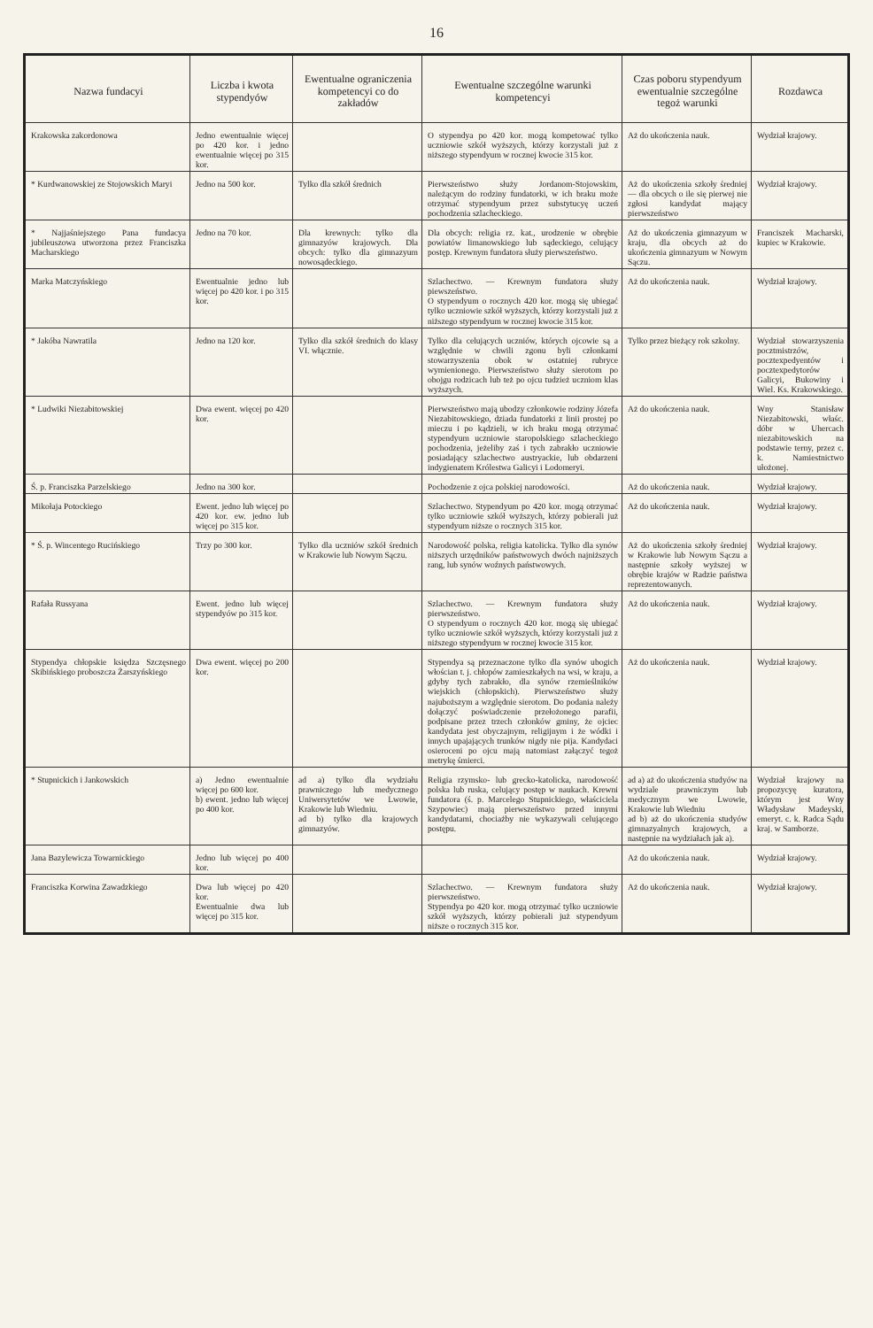16
| Nazwa fundacyi | Liczba i kwota stypendyów | Ewentualne ograniczenia kompetencyi co do zakładów | Ewentualne szczególne warunki kompetencyi | Czas poboru stypendyum ewentualnie szczególne tegoż warunki | Rozdawca |
| --- | --- | --- | --- | --- | --- |
| Krakowska zakordonowa | Jedno ewentualnie więcej po 420 kor. i jedno ewentualnie więcej po 315 kor. | | O stypendya po 420 kor. mogą kompetować tylko uczniowie szkół wyższych, którzy korzystali już z niższego stypendyum w rocznej kwocie 315 kor. | Aż do ukończenia nauk. | Wydział krajowy. |
| * Kurdwanowskiej ze Stojowskich Maryi | Jedno na 500 kor. | Tylko dla szkół średnich | Pierwszeństwo służy Jordanom-Stojowskim, należącym do rodziny fundatorki, w ich braku może otrzymać stypendyum przez substytucyę uczeń pochodzenia szlacheckiego. | Aż do ukończenia szkoły średniej — dla obcych o ile się pierwej nie zgłosi kandydat mający pierwszeństwo | Wydział krajowy. |
| * Najjaśniejszego Pana fundacya jubileuszowa utworzona przez Franciszka Macharskiego | Jedno na 70 kor. | Dla krewnych: tylko dla gimnazyów krajowych. Dla obcych: tylko dla gimnazyum nowosądeckiego. | Dla obcych: religia rz. kat., urodzenie w obrębie powiatów limanowskiego lub sądeckiego, celujący postęp. Krewnym fundatora służy pierwszeństwo. | Aż do ukończenia gimnazyum w kraju, dla obcych aż do ukończenia gimnazyum w Nowym Sączu. | Franciszek Macharski, kupiec w Krakowie. |
| Marka Matczyńskiego | Ewentualnie jedno lub więcej po 420 kor. i po 315 kor. | | Szlachectwo. — Krewnym fundatora służy piewszeństwo. O stypendyum o rocznych 420 kor. mogą się ubiegać tylko uczniowie szkół wyższych, którzy korzystali już z niższego stypendyum w rocznej kwocie 315 kor. | Aż do ukończenia nauk. | Wydział krajowy. |
| * Jakóba Nawratila | Jedno na 120 kor. | Tylko dla szkół średnich do klasy VI. włącznie. | Tylko dla celujących uczniów, których ojcowie są a względnie w chwili zgonu byli członkami stowarzyszenia obok w ostatniej rubryce wymienionego. Pierwszeństwo służy sierotom po obojgu rodzicach lub też po ojcu tudzież uczniom klas wyższych. | Tylko przez bieżący rok szkolny. | Wydział stowarzyszenia pocztmistrzów, pocztexpedyentów i pocztexpedytorów Galicyi, Bukowiny i Wiel. Ks. Krakowskiego. |
| * Ludwiki Niezabitowskiej | Dwa ewent. więcej po 420 kor. | | Pierwszeństwo mają ubodzy członkowie rodziny Józefa Niezabitowskiego, dziada fundatorki z linii prostej po mieczu i po kądzieli, w ich braku mogą otrzymać stypendyum uczniowie staropolskiego szlacheckiego pochodzenia, jeżeliby zaś i tych zabrakło uczniowie posiadający szlachectwo austryackie, lub obdarzeni indygienatem Królestwa Galicyi i Lodomeryi. | Aż do ukończenia nauk. | Wny Stanisław Niezabitowski, właśc. dóbr w Uhercach niezabitowskich na podstawie terny, przez c. k. Namiestnictwo ułożonej. |
| Ś. p. Franciszka Parzelskiego | Jedno na 300 kor. | | Pochodzenie z ojca polskiej narodowości. | Aż do ukończenia nauk. | Wydział krajowy. |
| Mikołaja Potockiego | Ewent. jedno lub więcej po 420 kor. ew. jedno lub więcej po 315 kor. | | Szlachectwo. Stypendyum po 420 kor. mogą otrzymać tylko uczniowie szkół wyższych, którzy pobierali już stypendyum niższe o rocznych 315 kor. | Aż do ukończenia nauk. | Wydział krajowy. |
| * Ś. p. Wincentego Rucińskiego | Trzy po 300 kor. | Tylko dla uczniów szkół średnich w Krakowie lub Nowym Sączu. | Narodowość polska, religia katolicka. Tylko dla synów niższych urzędników państwowych dwóch najniższych rang, lub synów woźnych państwowych. | Aż do ukończenia szkoły średniej w Krakowie lub Nowym Sączu a następnie szkoły wyższej w obrębie krajów w Radzie państwa reprezentowanych. | Wydział krajowy. |
| Rafała Russyana | Ewent. jedno lub więcej stypendyów po 315 kor. | | Szlachectwo. — Krewnym fundatora służy pierwszeństwo. O stypendyum o rocznych 420 kor. mogą się ubiegać tylko uczniowie szkół wyższych, którzy korzystali już z niższego stypendyum w rocznej kwocie 315 kor. | Aż do ukończenia nauk. | Wydział krajowy. |
| Stypendya chłopskie księdza Szczęsnego Skibińskiego proboszcza Żarszyńskiego | Dwa ewent. więcej po 200 kor. | | Stypendya są przeznaczone tylko dla synów ubogich włościan t. j. chłopów zamieszkałych na wsi, w kraju, a gdyby tych zabrakło, dla synów rzemieślników wiejskich (chłopskich). Pierwszeństwo służy najuboższym a względnie sierotom. Do podania należy dołączyć poświadczenie przełożonego parafii, podpisane przez trzech członków gminy, że ojciec kandydata jest obyczajnym, religijnym i że wódki i innych upajających trunków nigdy nie pija. Kandydaci osieroceni po ojcu mają natomiast załączyć tegoż metrykę śmierci. | Aż do ukończenia nauk. | Wydział krajowy. |
| * Stupnickich i Jankowskich | a) Jedno ewentualnie więcej po 600 kor. b) ewent. jedno lub więcej po 400 kor. | ad a) tylko dla wydziału prawniczego lub medycznego Uniwersytetów we Lwowie, Krakowie lub Wiedniu. ad b) tylko dla krajowych gimnazyów. | Religia rzymsko- lub grecko-katolicka, narodowość polska lub ruska, celujący postęp w naukach. Krewni fundatora (ś. p. Marcelego Stupnickiego, właściciela Szypowiec) mają pierwszeństwo przed innymi kandydatami, chociażby nie wykazywali celującego postępu. | ad a) aż do ukończenia studyów na wydziale prawniczym lub medycznym we Lwowie, Krakowie lub Wiedniu ad b) aż do ukończenia studyów gimnazyalnych krajowych, a następnie na wydziałach jak a). | Wydział krajowy na propozycyę kuratora, którym jest Wny Władysław Madeyski, emeryt. c. k. Radca Sądu kraj. w Samborze. |
| Jana Bazylewicza Towarnickiego | Jedno lub więcej po 400 kor. | | | Aż do ukończenia nauk. | Wydział krajowy. |
| Franciszka Korwina Zawadzkiego | Dwa lub więcej po 420 kor. Ewentualnie dwa lub więcej po 315 kor. | | Szlachectwo. — Krewnym fundatora służy pierwszeństwo. Stypendya po 420 kor. mogą otrzymać tylko uczniowie szkół wyższych, którzy pobierali już stypendyum niższe o rocznych 315 kor. | Aż do ukończenia nauk. | Wydział krajowy. |